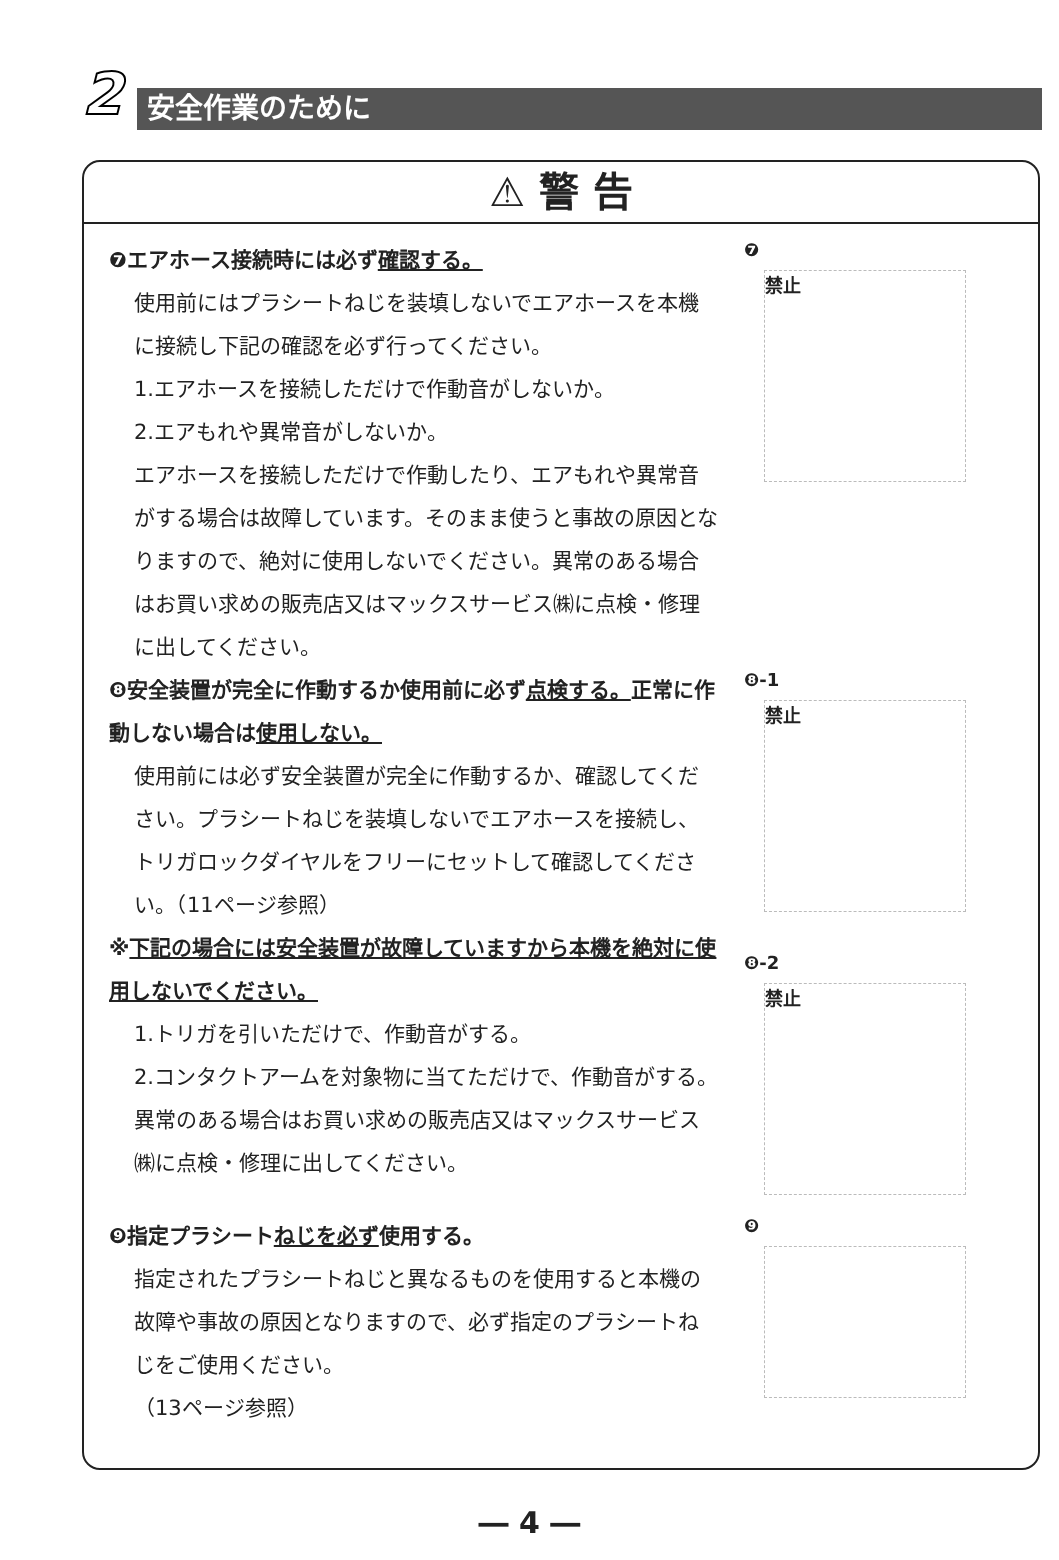2
安全作業のために
⚠ 警 告
❼エアホース接続時には必ず確認する。
使用前にはプラシートねじを装填しないでエアホースを本機に接続し下記の確認を必ず行ってください。
1.エアホースを接続しただけで作動音がしないか。
2.エアもれや異常音がしないか。
エアホースを接続しただけで作動したり、エアもれや異常音がする場合は故障しています。そのまま使うと事故の原因となりますので、絶対に使用しないでください。異常のある場合はお買い求めの販売店又はマックスサービス㈱に点検・修理に出してください。
❼
禁止
❽安全装置が完全に作動するか使用前に必ず点検する。正常に作動しない場合は使用しない。
使用前には必ず安全装置が完全に作動するか、確認してください。プラシートねじを装填しないでエアホースを接続し、トリガロックダイヤルをフリーにセットして確認してください。（11ページ参照）
※下記の場合には安全装置が故障していますから本機を絶対に使用しないでください。
1.トリガを引いただけで、作動音がする。
2.コンタクトアームを対象物に当てただけで、作動音がする。
異常のある場合はお買い求めの販売店又はマックスサービス㈱に点検・修理に出してください。
❽-1
禁止
❽-2
禁止
❾指定プラシートねじを必ず使用する。
指定されたプラシートねじと異なるものを使用すると本機の故障や事故の原因となりますので、必ず指定のプラシートねじをご使用ください。
（13ページ参照）
❾
― 4 ―